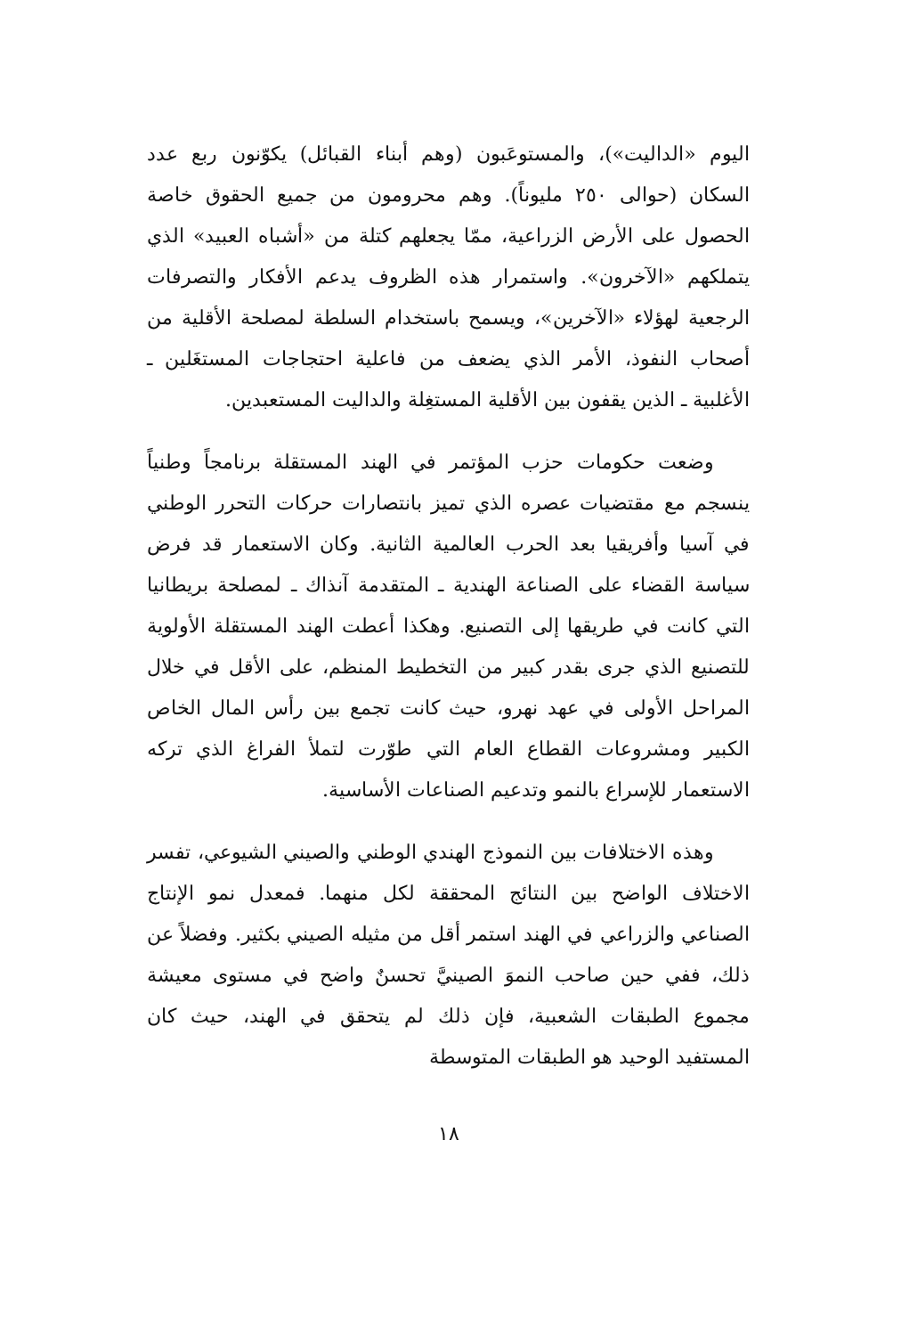اليوم «الداليت»)، والمستوعَبون (وهم أبناء القبائل) يكوّنون ربع عدد السكان (حوالى ٢٥٠ مليوناً). وهم محرومون من جميع الحقوق خاصة الحصول على الأرض الزراعية، ممّا يجعلهم كتلة من «أشباه العبيد» الذي يتملكهم «الآخرون». واستمرار هذه الظروف يدعم الأفكار والتصرفات الرجعية لهؤلاء «الآخرين»، ويسمح باستخدام السلطة لمصلحة الأقلية من أصحاب النفوذ، الأمر الذي يضعف من فاعلية احتجاجات المستغَلين ـ الأغلبية ـ الذين يقفون بين الأقلية المستغِلة والداليت المستعبدين.
وضعت حكومات حزب المؤتمر في الهند المستقلة برنامجاً وطنياً ينسجم مع مقتضيات عصره الذي تميز بانتصارات حركات التحرر الوطني في آسيا وأفريقيا بعد الحرب العالمية الثانية. وكان الاستعمار قد فرض سياسة القضاء على الصناعة الهندية ـ المتقدمة آنذاك ـ لمصلحة بريطانيا التي كانت في طريقها إلى التصنيع. وهكذا أعطت الهند المستقلة الأولوية للتصنيع الذي جرى بقدر كبير من التخطيط المنظم، على الأقل في خلال المراحل الأولى في عهد نهرو، حيث كانت تجمع بين رأس المال الخاص الكبير ومشروعات القطاع العام التي طوّرت لتملأ الفراغ الذي تركه الاستعمار للإسراع بالنمو وتدعيم الصناعات الأساسية.
وهذه الاختلافات بين النموذج الهندي الوطني والصيني الشيوعي، تفسر الاختلاف الواضح بين النتائج المحققة لكل منهما. فمعدل نمو الإنتاج الصناعي والزراعي في الهند استمر أقل من مثيله الصيني بكثير. وفضلاً عن ذلك، ففي حين صاحب النموَ الصينيَّ تحسنٌ واضح في مستوى معيشة مجموع الطبقات الشعبية، فإن ذلك لم يتحقق في الهند، حيث كان المستفيد الوحيد هو الطبقات المتوسطة
١٨